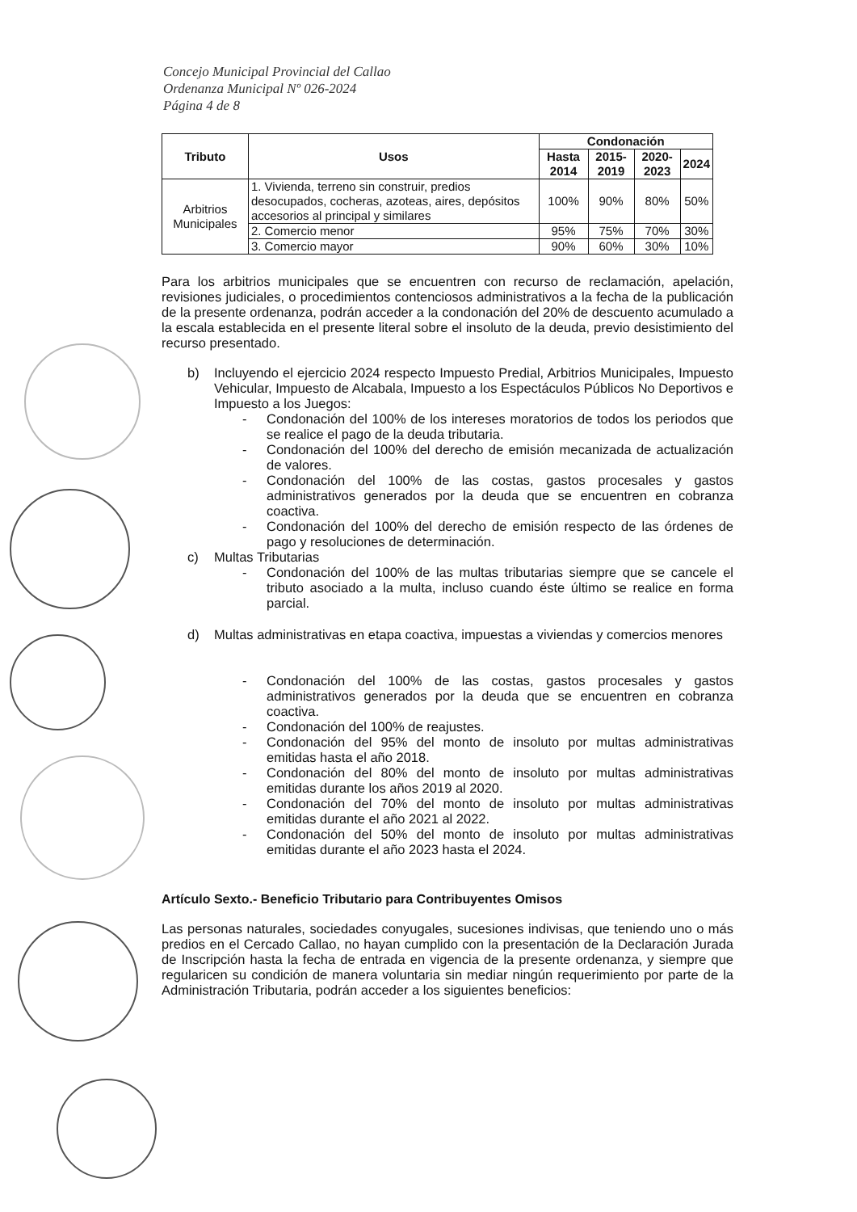Concejo Municipal Provincial del Callao
Ordenanza Municipal Nº 026-2024
Página 4 de 8
| Tributo | Usos | Condonación | | | |
| --- | --- | --- | --- | --- | --- |
| | | Hasta 2014 | 2015-2019 | 2020-2023 | 2024 |
| Arbitrios Municipales | 1. Vivienda, terreno sin construir, predios desocupados, cocheras, azoteas, aires, depósitos accesorios al principal y similares | 100% | 90% | 80% | 50% |
| | 2. Comercio menor | 95% | 75% | 70% | 30% |
| | 3. Comercio mayor | 90% | 60% | 30% | 10% |
Para los arbitrios municipales que se encuentren con recurso de reclamación, apelación, revisiones judiciales, o procedimientos contenciosos administrativos a la fecha de la publicación de la presente ordenanza, podrán acceder a la condonación del 20% de descuento acumulado a la escala establecida en el presente literal sobre el insoluto de la deuda, previo desistimiento del recurso presentado.
b) Incluyendo el ejercicio 2024 respecto Impuesto Predial, Arbitrios Municipales, Impuesto Vehicular, Impuesto de Alcabala, Impuesto a los Espectáculos Públicos No Deportivos e Impuesto a los Juegos:
- Condonación del 100% de los intereses moratorios de todos los periodos que se realice el pago de la deuda tributaria.
- Condonación del 100% del derecho de emisión mecanizada de actualización de valores.
- Condonación del 100% de las costas, gastos procesales y gastos administrativos generados por la deuda que se encuentren en cobranza coactiva.
- Condonación del 100% del derecho de emisión respecto de las órdenes de pago y resoluciones de determinación.
c) Multas Tributarias
- Condonación del 100% de las multas tributarias siempre que se cancele el tributo asociado a la multa, incluso cuando éste último se realice en forma parcial.
d) Multas administrativas en etapa coactiva, impuestas a viviendas y comercios menores
- Condonación del 100% de las costas, gastos procesales y gastos administrativos generados por la deuda que se encuentren en cobranza coactiva.
- Condonación del 100% de reajustes.
- Condonación del 95% del monto de insoluto por multas administrativas emitidas hasta el año 2018.
- Condonación del 80% del monto de insoluto por multas administrativas emitidas durante los años 2019 al 2020.
- Condonación del 70% del monto de insoluto por multas administrativas emitidas durante el año 2021 al 2022.
- Condonación del 50% del monto de insoluto por multas administrativas emitidas durante el año 2023 hasta el 2024.
Artículo Sexto.- Beneficio Tributario para Contribuyentes Omisos
Las personas naturales, sociedades conyugales, sucesiones indivisas, que teniendo uno o más predios en el Cercado Callao, no hayan cumplido con la presentación de la Declaración Jurada de Inscripción hasta la fecha de entrada en vigencia de la presente ordenanza, y siempre que regularicen su condición de manera voluntaria sin mediar ningún requerimiento por parte de la Administración Tributaria, podrán acceder a los siguientes beneficios: